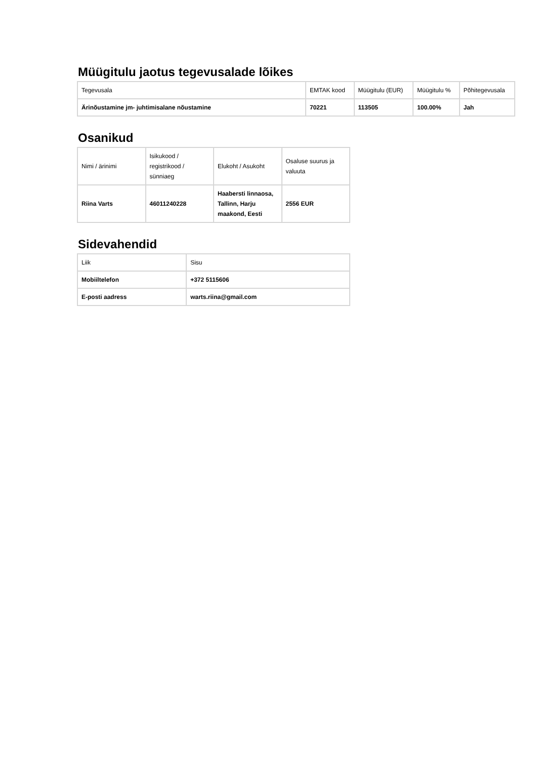Müügitulu jaotus tegevusalade lõikes
| Tegevusala | EMTAK kood | Müügitulu (EUR) | Müügitulu % | Põhitegevusala |
| --- | --- | --- | --- | --- |
| Ärinõustamine jm- juhtimisalane nõustamine | 70221 | 113505 | 100.00% | Jah |
Osanikud
| Nimi / ärinimi | Isikukood / registrikood / sünniaeg | Elukoht / Asukoht | Osaluse suurus ja valuuta |
| --- | --- | --- | --- |
| Riina Varts | 46011240228 | Haabersti linnaosa, Tallinn, Harju maakond, Eesti | 2556 EUR |
Sidevahendid
| Liik | Sisu |
| --- | --- |
| Mobiiltelefon | +372 5115606 |
| E-posti aadress | warts.riina@gmail.com |